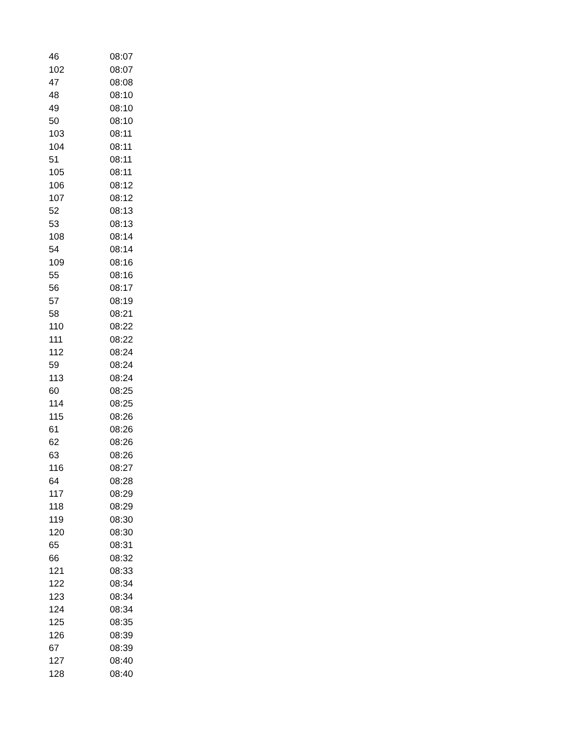| 46 | 08:07 |
| 102 | 08:07 |
| 47 | 08:08 |
| 48 | 08:10 |
| 49 | 08:10 |
| 50 | 08:10 |
| 103 | 08:11 |
| 104 | 08:11 |
| 51 | 08:11 |
| 105 | 08:11 |
| 106 | 08:12 |
| 107 | 08:12 |
| 52 | 08:13 |
| 53 | 08:13 |
| 108 | 08:14 |
| 54 | 08:14 |
| 109 | 08:16 |
| 55 | 08:16 |
| 56 | 08:17 |
| 57 | 08:19 |
| 58 | 08:21 |
| 110 | 08:22 |
| 111 | 08:22 |
| 112 | 08:24 |
| 59 | 08:24 |
| 113 | 08:24 |
| 60 | 08:25 |
| 114 | 08:25 |
| 115 | 08:26 |
| 61 | 08:26 |
| 62 | 08:26 |
| 63 | 08:26 |
| 116 | 08:27 |
| 64 | 08:28 |
| 117 | 08:29 |
| 118 | 08:29 |
| 119 | 08:30 |
| 120 | 08:30 |
| 65 | 08:31 |
| 66 | 08:32 |
| 121 | 08:33 |
| 122 | 08:34 |
| 123 | 08:34 |
| 124 | 08:34 |
| 125 | 08:35 |
| 126 | 08:39 |
| 67 | 08:39 |
| 127 | 08:40 |
| 128 | 08:40 |